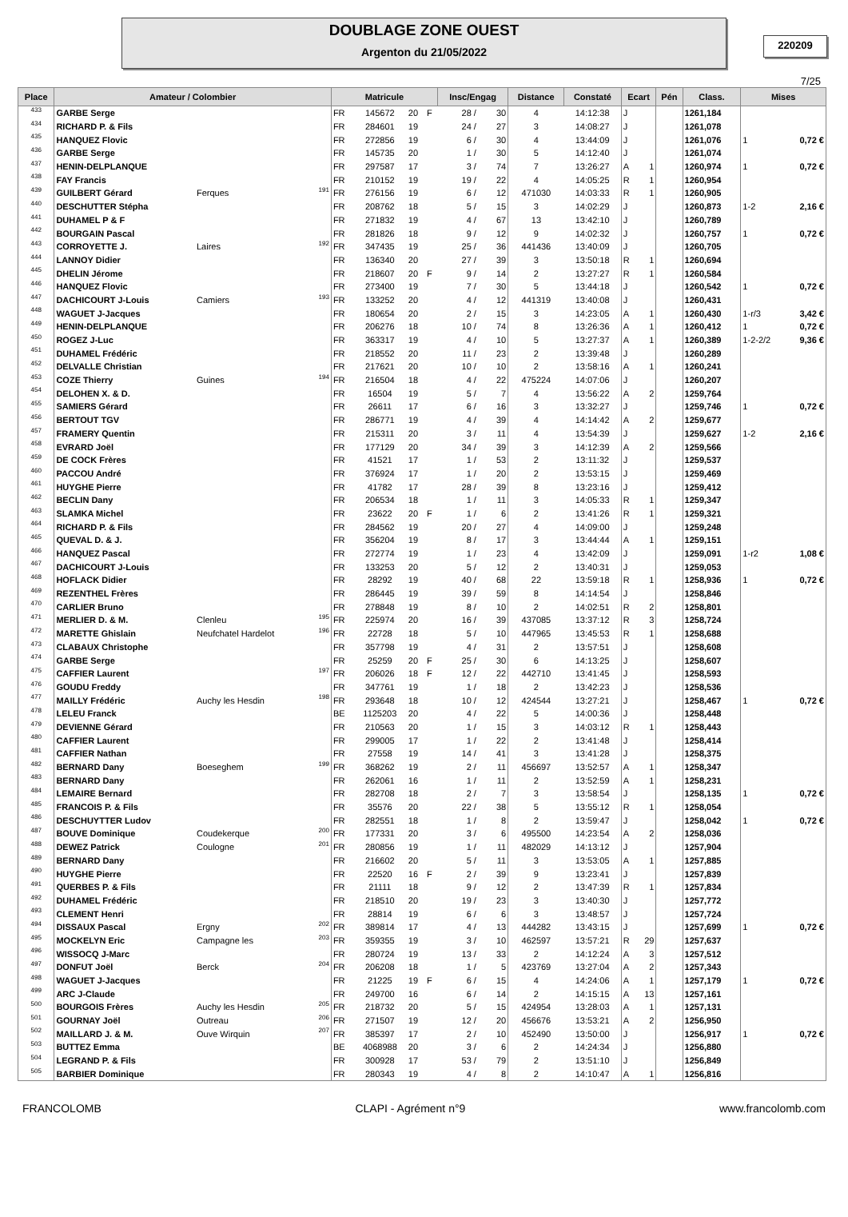DOUBLAGE ZONE OUEST
Argenton du 21/05/2022
220209
7/25
| Place | Amateur / Colombier | | | Matricule | | | | Insc/Engag | | Distance | Constaté | Ecart | | Pén | Class. | Mises | |
| --- | --- | --- | --- | --- | --- | --- | --- | --- | --- | --- | --- | --- | --- | --- | --- | --- | --- |
| 433 | GARBE Serge | | | FR | 145672 | 20 | F | 28 / | 30 | 4 | 14:12:38 | J | | | 1261,184 | | |
| 434 | RICHARD P. & Fils | | | FR | 284601 | 19 | | 24 / | 27 | 3 | 14:08:27 | J | | | 1261,078 | | |
| 435 | HANQUEZ Flovic | | | FR | 272856 | 19 | | 6 / | 30 | 4 | 13:44:09 | J | | | 1261,076 | 1 | 0,72 € |
| 436 | GARBE Serge | | | FR | 145735 | 20 | | 1 / | 30 | 5 | 14:12:40 | J | | | 1261,074 | | |
| 437 | HENIN-DELPLANQUE | | | FR | 297587 | 17 | | 3 / | 74 | 7 | 13:26:27 | A | 1 | | 1260,974 | 1 | 0,72 € |
| 438 | FAY Francis | | | FR | 210152 | 19 | | 19 / | 22 | 4 | 14:05:25 | R | 1 | | 1260,954 | | |
| 439 | GUILBERT Gérard | Ferques | 191 | FR | 276156 | 19 | | 6 / | 12 | 471030 | 14:03:33 | R | 1 | | 1260,905 | | |
| 440 | DESCHUTTER Stépha | | | FR | 208762 | 18 | | 5 / | 15 | 3 | 14:02:29 | J | | | 1260,873 | 1-2 | 2,16 € |
| 441 | DUHAMEL P & F | | | FR | 271832 | 19 | | 4 / | 67 | 13 | 13:42:10 | J | | | 1260,789 | | |
| 442 | BOURGAIN Pascal | | | FR | 281826 | 18 | | 9 / | 12 | 9 | 14:02:32 | J | | | 1260,757 | 1 | 0,72 € |
| 443 | CORROYETTE J. | Laires | 192 | FR | 347435 | 19 | | 25 / | 36 | 441436 | 13:40:09 | J | | | 1260,705 | | |
| 444 | LANNOY Didier | | | FR | 136340 | 20 | | 27 / | 39 | 3 | 13:50:18 | R | 1 | | 1260,694 | | |
| 445 | DHELIN Jérome | | | FR | 218607 | 20 | F | 9 / | 14 | 2 | 13:27:27 | R | 1 | | 1260,584 | | |
| 446 | HANQUEZ Flovic | | | FR | 273400 | 19 | | 7 / | 30 | 5 | 13:44:18 | J | | | 1260,542 | 1 | 0,72 € |
| 447 | DACHICOURT J-Louis | Camiers | 193 | FR | 133252 | 20 | | 4 / | 12 | 441319 | 13:40:08 | J | | | 1260,431 | | |
| 448 | WAGUET J-Jacques | | | FR | 180654 | 20 | | 2 / | 15 | 3 | 14:23:05 | A | 1 | | 1260,430 | 1-r/3 | 3,42 € |
| 449 | HENIN-DELPLANQUE | | | FR | 206276 | 18 | | 10 / | 74 | 8 | 13:26:36 | A | 1 | | 1260,412 | 1 | 0,72 € |
| 450 | ROGEZ J-Luc | | | FR | 363317 | 19 | | 4 / | 10 | 5 | 13:27:37 | A | 1 | | 1260,389 | 1-2-2/2 | 9,36 € |
| 451 | DUHAMEL Frédéric | | | FR | 218552 | 20 | | 11 / | 23 | 2 | 13:39:48 | J | | | 1260,289 | | |
| 452 | DELVALLE Christian | | | FR | 217621 | 20 | | 10 / | 10 | 2 | 13:58:16 | A | 1 | | 1260,241 | | |
| 453 | COZE Thierry | Guines | 194 | FR | 216504 | 18 | | 4 / | 22 | 475224 | 14:07:06 | J | | | 1260,207 | | |
| 454 | DELOHEN X. & D. | | | FR | 16504 | 19 | | 5 / | 7 | 4 | 13:56:22 | A | 2 | | 1259,764 | | |
| 455 | SAMIERS Gérard | | | FR | 26611 | 17 | | 6 / | 16 | 3 | 13:32:27 | J | | | 1259,746 | 1 | 0,72 € |
| 456 | BERTOUT TGV | | | FR | 286771 | 19 | | 4 / | 39 | 4 | 14:14:42 | A | 2 | | 1259,677 | | |
| 457 | FRAMERY Quentin | | | FR | 215311 | 20 | | 3 / | 11 | 4 | 13:54:39 | J | | | 1259,627 | 1-2 | 2,16 € |
| 458 | EVRARD Joël | | | FR | 177129 | 20 | | 34 / | 39 | 3 | 14:12:39 | A | 2 | | 1259,566 | | |
| 459 | DE COCK Frères | | | FR | 41521 | 17 | | 1 / | 53 | 2 | 13:11:32 | J | | | 1259,537 | | |
| 460 | PACCOU André | | | FR | 376924 | 17 | | 1 / | 20 | 2 | 13:53:15 | J | | | 1259,469 | | |
| 461 | HUYGHE Pierre | | | FR | 41782 | 17 | | 28 / | 39 | 8 | 13:23:16 | J | | | 1259,412 | | |
| 462 | BECLIN Dany | | | FR | 206534 | 18 | | 1 / | 11 | 3 | 14:05:33 | R | 1 | | 1259,347 | | |
| 463 | SLAMKA Michel | | | FR | 23622 | 20 | F | 1 / | 6 | 2 | 13:41:26 | R | 1 | | 1259,321 | | |
| 464 | RICHARD P. & Fils | | | FR | 284562 | 19 | | 20 / | 27 | 4 | 14:09:00 | J | | | 1259,248 | | |
| 465 | QUEVAL D. & J. | | | FR | 356204 | 19 | | 8 / | 17 | 3 | 13:44:44 | A | 1 | | 1259,151 | | |
| 466 | HANQUEZ Pascal | | | FR | 272774 | 19 | | 1 / | 23 | 4 | 13:42:09 | J | | | 1259,091 | 1-r2 | 1,08 € |
| 467 | DACHICOURT J-Louis | | | FR | 133253 | 20 | | 5 / | 12 | 2 | 13:40:31 | J | | | 1259,053 | | |
| 468 | HOFLACK Didier | | | FR | 28292 | 19 | | 40 / | 68 | 22 | 13:59:18 | R | 1 | | 1258,936 | 1 | 0,72 € |
| 469 | REZENTHEL Frères | | | FR | 286445 | 19 | | 39 / | 59 | 8 | 14:14:54 | J | | | 1258,846 | | |
| 470 | CARLIER Bruno | | | FR | 278848 | 19 | | 8 / | 10 | 2 | 14:02:51 | R | 2 | | 1258,801 | | |
| 471 | MERLIER D. & M. | Clenleu | 195 | FR | 225974 | 20 | | 16 / | 39 | 437085 | 13:37:12 | R | 3 | | 1258,724 | | |
| 472 | MARETTE Ghislain | Neufchatel Hardelot | 196 | FR | 22728 | 18 | | 5 / | 10 | 447965 | 13:45:53 | R | 1 | | 1258,688 | | |
| 473 | CLABAUX Christophe | | | FR | 357798 | 19 | | 4 / | 31 | 2 | 13:57:51 | J | | | 1258,608 | | |
| 474 | GARBE Serge | | | FR | 25259 | 20 | F | 25 / | 30 | 6 | 14:13:25 | J | | | 1258,607 | | |
| 475 | CAFFIER Laurent | | 197 | FR | 206026 | 18 | F | 12 / | 22 | 442710 | 13:41:45 | J | | | 1258,593 | | |
| 476 | GOUDU Freddy | | | FR | 347761 | 19 | | 1 / | 18 | 2 | 13:42:23 | J | | | 1258,536 | | |
| 477 | MAILLY Frédéric | Auchy les Hesdin | 198 | FR | 293648 | 18 | | 10 / | 12 | 424544 | 13:27:21 | J | | | 1258,467 | 1 | 0,72 € |
| 478 | LELEU Franck | | | BE | 1125203 | 20 | | 4 / | 22 | 5 | 14:00:36 | J | | | 1258,448 | | |
| 479 | DEVIENNE Gérard | | | FR | 210563 | 20 | | 1 / | 15 | 3 | 14:03:12 | R | 1 | | 1258,443 | | |
| 480 | CAFFIER Laurent | | | FR | 299005 | 17 | | 1 / | 22 | 2 | 13:41:48 | J | | | 1258,414 | | |
| 481 | CAFFIER Nathan | | | FR | 27558 | 19 | | 14 / | 41 | 3 | 13:41:28 | J | | | 1258,375 | | |
| 482 | BERNARD Dany | Boeseghem | 199 | FR | 368262 | 19 | | 2 / | 11 | 456697 | 13:52:57 | A | 1 | | 1258,347 | | |
| 483 | BERNARD Dany | | | FR | 262061 | 16 | | 1 / | 11 | 2 | 13:52:59 | A | 1 | | 1258,231 | | |
| 484 | LEMAIRE Bernard | | | FR | 282708 | 18 | | 2 / | 7 | 3 | 13:58:54 | J | | | 1258,135 | 1 | 0,72 € |
| 485 | FRANCOIS P. & Fils | | | FR | 35576 | 20 | | 22 / | 38 | 5 | 13:55:12 | R | 1 | | 1258,054 | | |
| 486 | DESCHUYTTER Ludov | | | FR | 282551 | 18 | | 1 / | 8 | 2 | 13:59:47 | J | | | 1258,042 | 1 | 0,72 € |
| 487 | BOUVE Dominique | Coudekerque | 200 | FR | 177331 | 20 | | 3 / | 6 | 495500 | 14:23:54 | A | 2 | | 1258,036 | | |
| 488 | DEWEZ Patrick | Coulogne | 201 | FR | 280856 | 19 | | 1 / | 11 | 482029 | 14:13:12 | J | | | 1257,904 | | |
| 489 | BERNARD Dany | | | FR | 216602 | 20 | | 5 / | 11 | 3 | 13:53:05 | A | 1 | | 1257,885 | | |
| 490 | HUYGHE Pierre | | | FR | 22520 | 16 | F | 2 / | 39 | 9 | 13:23:41 | J | | | 1257,839 | | |
| 491 | QUERBES P. & Fils | | | FR | 21111 | 18 | | 9 / | 12 | 2 | 13:47:39 | R | 1 | | 1257,834 | | |
| 492 | DUHAMEL Frédéric | | | FR | 218510 | 20 | | 19 / | 23 | 3 | 13:40:30 | J | | | 1257,772 | | |
| 493 | CLEMENT Henri | | | FR | 28814 | 19 | | 6 / | 6 | 3 | 13:48:57 | J | | | 1257,724 | | |
| 494 | DISSAUX Pascal | Ergny | 202 | FR | 389814 | 17 | | 4 / | 13 | 444282 | 13:43:15 | J | | | 1257,699 | 1 | 0,72 € |
| 495 | MOCKELYN Eric | Campagne les | 203 | FR | 359355 | 19 | | 3 / | 10 | 462597 | 13:57:21 | R | 29 | | 1257,637 | | |
| 496 | WISSOCQ J-Marc | | | FR | 280724 | 19 | | 13 / | 33 | 2 | 14:12:24 | A | 3 | | 1257,512 | | |
| 497 | DONFUT Joël | Berck | 204 | FR | 206208 | 18 | | 1 / | 5 | 423769 | 13:27:04 | A | 2 | | 1257,343 | | |
| 498 | WAGUET J-Jacques | | | FR | 21225 | 19 | F | 6 / | 15 | 4 | 14:24:06 | A | 1 | | 1257,179 | 1 | 0,72 € |
| 499 | ARC J-Claude | | | FR | 249700 | 16 | | 6 / | 14 | 2 | 14:15:15 | A | 13 | | 1257,161 | | |
| 500 | BOURGOIS Frères | Auchy les Hesdin | 205 | FR | 218732 | 20 | | 5 / | 15 | 424954 | 13:28:03 | A | 1 | | 1257,131 | | |
| 501 | GOURNAY Joël | Outreau | 206 | FR | 271507 | 19 | | 12 / | 20 | 456676 | 13:53:21 | A | 2 | | 1256,950 | | |
| 502 | MAILLARD J. & M. | Ouve Wirquin | 207 | FR | 385397 | 17 | | 2 / | 10 | 452490 | 13:50:00 | J | | | 1256,917 | 1 | 0,72 € |
| 503 | BUTTEZ Emma | | | BE | 4068988 | 20 | | 3 / | 6 | 2 | 14:24:34 | J | | | 1256,880 | | |
| 504 | LEGRAND P. & Fils | | | FR | 300928 | 17 | | 53 / | 79 | 2 | 13:51:10 | J | | | 1256,849 | | |
| 505 | BARBIER Dominique | | | FR | 280343 | 19 | | 4 / | 8 | 2 | 14:10:47 | A | 1 | | 1256,816 | | |
FRANCOLOMB CLAPI - Agrément n°9 www.francolomb.com